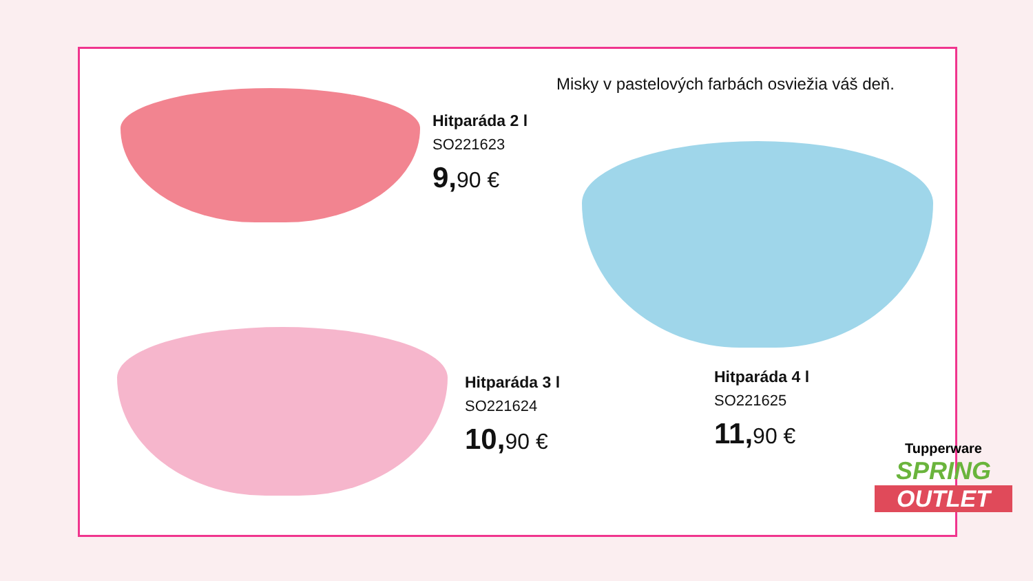Misky v pastelových farbách osviežia váš deň.
Hitparáda 2 l
SO221623
9, 90 €
Hitparáda 3 l
SO221624
10, 90 €
Hitparáda 4 l
SO221625
11, 90 €
Tupperware
SPRING
OUTLET